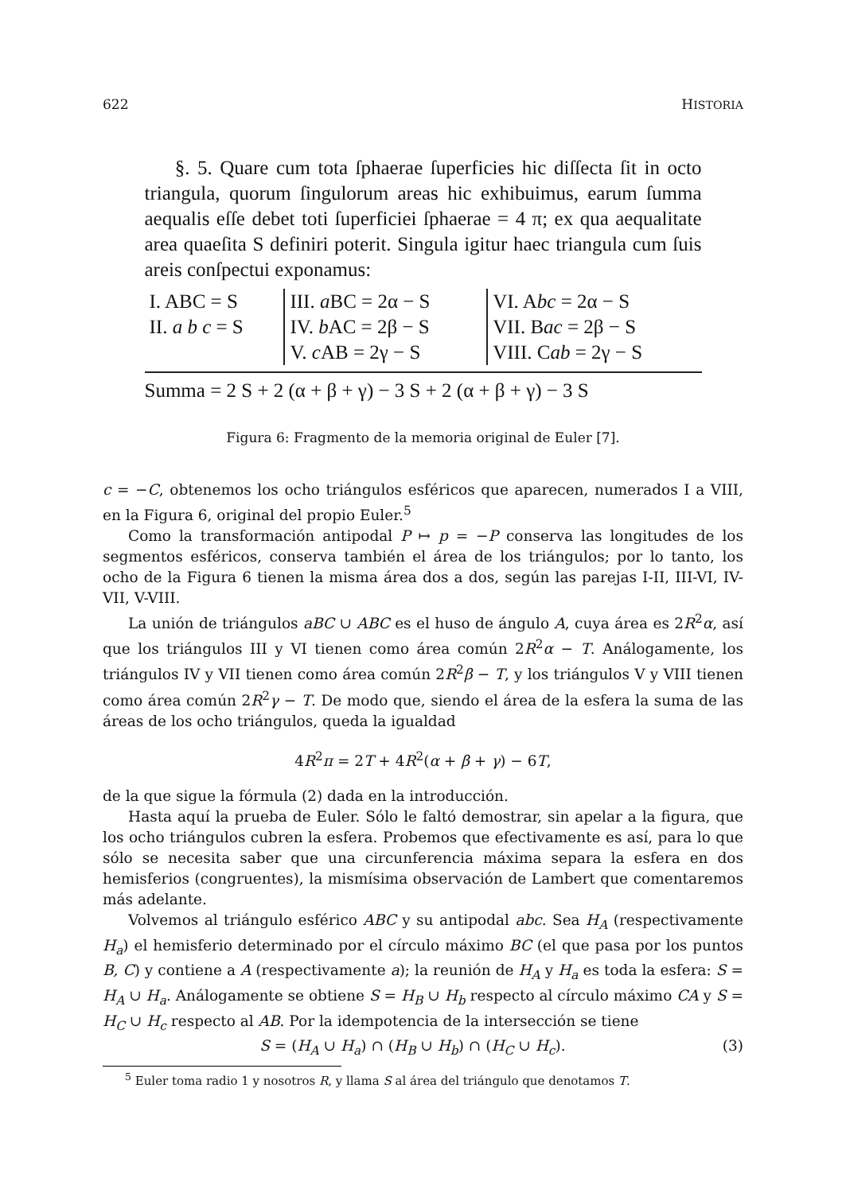622 HISTORIA
§. 5. Quare cum tota ſphaerae ſuperficies hic diſſecta ſit in octo triangula, quorum ſingulorum areas hic exhibuimus, earum ſumma aequalis eſſe debet toti ſuperficiei ſphaerae = 4 π; ex qua aequalitate area quaeſita S definiri poterit. Singula igitur haec triangula cum ſuis areis conſpectui exponamus:
| I. ABC = S | III. a BC = 2α − S | VI. A bc = 2α − S |
| II. a b c = S | IV. b AC = 2β − S | VII. B ac = 2β − S |
| | V. c AB = 2γ − S | VIII. C ab = 2γ − S |
Summa = 2 S + 2 (α + β + γ) − 3 S + 2 (α + β + γ) − 3 S
Figura 6: Fragmento de la memoria original de Euler [7].
c = −C, obtenemos los ocho triángulos esféricos que aparecen, numerados I a VIII, en la Figura 6, original del propio Euler.<sup>5</sup>
Como la transformación antipodal P ↦ p = −P conserva las longitudes de los segmentos esféricos, conserva también el área de los triángulos; por lo tanto, los ocho de la Figura 6 tienen la misma área dos a dos, según las parejas I-II, III-VI, IV-VII, V-VIII.
La unión de triángulos aBC ∪ ABC es el huso de ángulo A, cuya área es 2R<sup>2</sup>α, así que los triángulos III y VI tienen como área común 2R<sup>2</sup>α − T. Análogamente, los triángulos IV y VII tienen como área común 2R<sup>2</sup>β − T, y los triángulos V y VIII tienen como área común 2R<sup>2</sup>γ − T. De modo que, siendo el área de la esfera la suma de las áreas de los ocho triángulos, queda la igualdad
4R<sup>2</sup>π = 2T + 4R<sup>2</sup>(α + β + γ) − 6T,
de la que sigue la fórmula (2) dada en la introducción.
Hasta aquí la prueba de Euler. Sólo le faltó demostrar, sin apelar a la figura, que los ocho triángulos cubren la esfera. Probemos que efectivamente es así, para lo que sólo se necesita saber que una circunferencia máxima separa la esfera en dos hemisferios (congruentes), la mismísima observación de Lambert que comentaremos más adelante.
Volvemos al triángulo esférico ABC y su antipodal abc. Sea H<sub>A</sub> (respectivamente H<sub>a</sub>) el hemisferio determinado por el círculo máximo BC (el que pasa por los puntos B, C) y contiene a A (respectivamente a); la reunión de H<sub>A</sub> y H<sub>a</sub> es toda la esfera: S = H<sub>A</sub> ∪ H<sub>a</sub>. Análogamente se obtiene S = H<sub>B</sub> ∪ H<sub>b</sub> respecto al círculo máximo CA y S = H<sub>C</sub> ∪ H<sub>c</sub> respecto al AB. Por la idempotencia de la intersección se tiene
S = (H<sub>A</sub> ∪ H<sub>a</sub>) ∩ (H<sub>B</sub> ∪ H<sub>b</sub>) ∩ (H<sub>C</sub> ∪ H<sub>c</sub>). (3)
<sup>5</sup> Euler toma radio 1 y nosotros R, y llama S al área del triángulo que denotamos T.